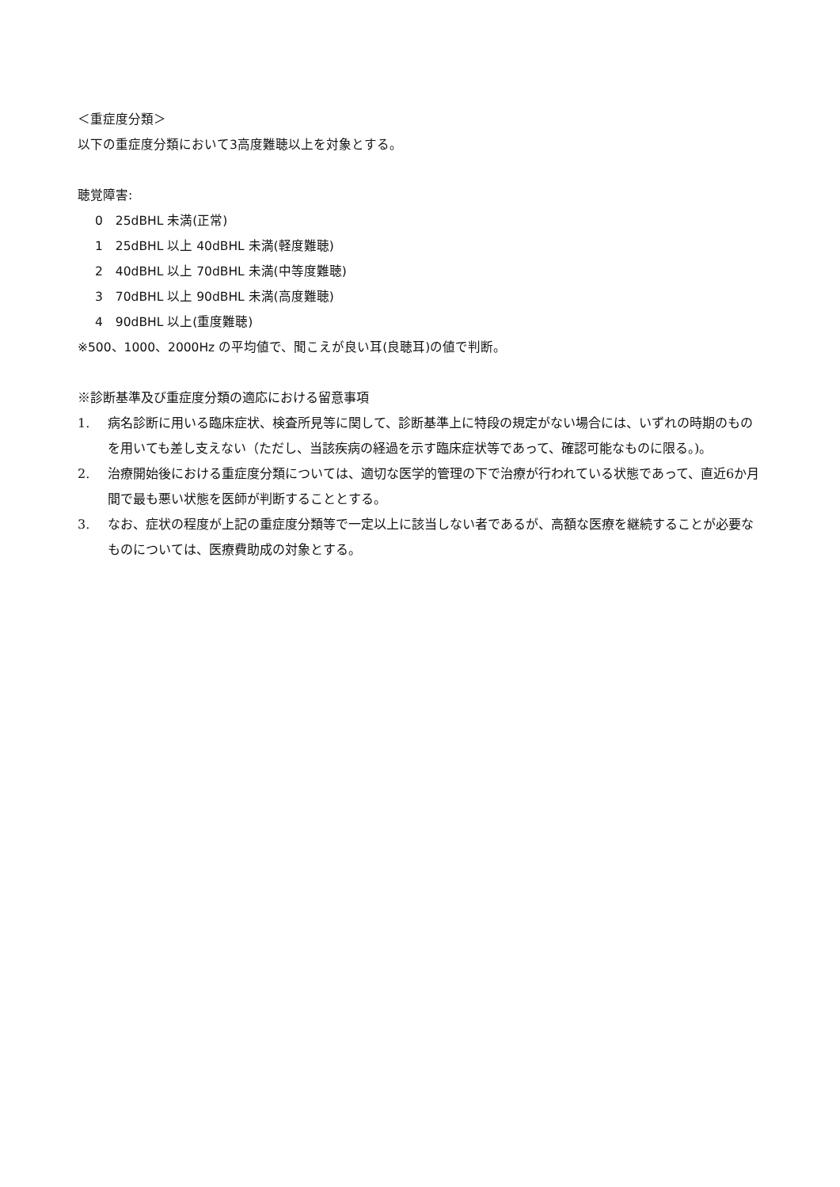＜重症度分類＞
以下の重症度分類において3高度難聴以上を対象とする。
聴覚障害:
0　25dBHL 未満(正常)
1　25dBHL 以上 40dBHL 未満(軽度難聴)
2　40dBHL 以上 70dBHL 未満(中等度難聴)
3　70dBHL 以上 90dBHL 未満(高度難聴)
4　90dBHL 以上(重度難聴)
※500、1000、2000Hz の平均値で、聞こえが良い耳(良聴耳)の値で判断。
※診断基準及び重症度分類の適応における留意事項
1. 病名診断に用いる臨床症状、検査所見等に関して、診断基準上に特段の規定がない場合には、いずれの時期のものを用いても差し支えない（ただし、当該疾病の経過を示す臨床症状等であって、確認可能なものに限る。)。
2. 治療開始後における重症度分類については、適切な医学的管理の下で治療が行われている状態であって、直近6か月間で最も悪い状態を医師が判断することとする。
3. なお、症状の程度が上記の重症度分類等で一定以上に該当しない者であるが、高額な医療を継続することが必要なものについては、医療費助成の対象とする。